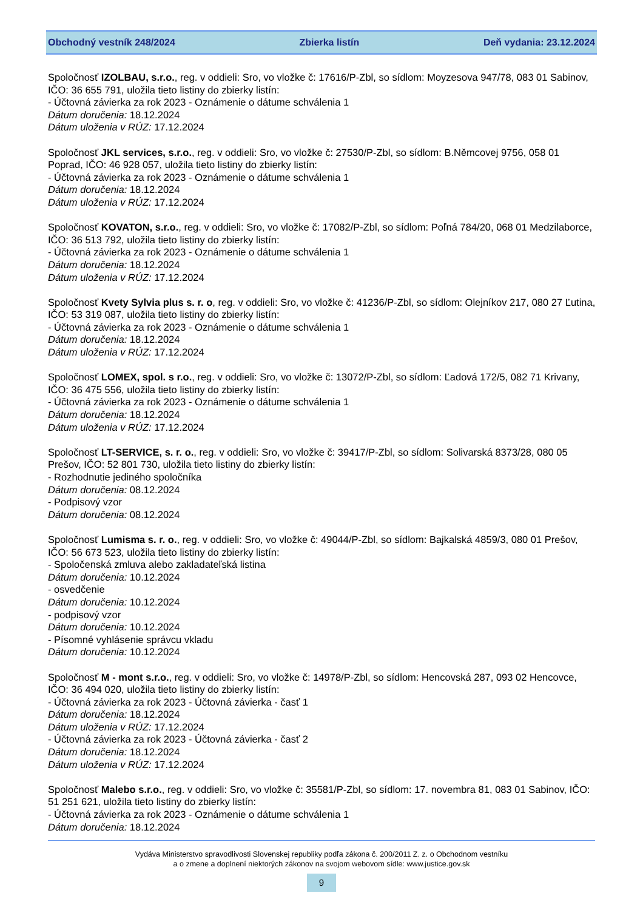Obchodný vestník 248/2024 Zbierka listín Deň vydania: 23.12.2024
Spoločnosť IZOLBAU, s.r.o., reg. v oddieli: Sro, vo vložke č: 17616/P-Zbl, so sídlom: Moyzesova 947/78, 083 01 Sabinov, IČO: 36 655 791, uložila tieto listiny do zbierky listín:
- Účtovná závierka za rok 2023 - Oznámenie o dátume schválenia 1
Dátum doručenia: 18.12.2024
Dátum uloženia v RÚZ: 17.12.2024
Spoločnosť JKL services, s.r.o., reg. v oddieli: Sro, vo vložke č: 27530/P-Zbl, so sídlom: B.Němcovej 9756, 058 01 Poprad, IČO: 46 928 057, uložila tieto listiny do zbierky listín:
- Účtovná závierka za rok 2023 - Oznámenie o dátume schválenia 1
Dátum doručenia: 18.12.2024
Dátum uloženia v RÚZ: 17.12.2024
Spoločnosť KOVATON, s.r.o., reg. v oddieli: Sro, vo vložke č: 17082/P-Zbl, so sídlom: Poľná 784/20, 068 01 Medzilaborce, IČO: 36 513 792, uložila tieto listiny do zbierky listín:
- Účtovná závierka za rok 2023 - Oznámenie o dátume schválenia 1
Dátum doručenia: 18.12.2024
Dátum uloženia v RÚZ: 17.12.2024
Spoločnosť Kvety Sylvia plus s. r. o, reg. v oddieli: Sro, vo vložke č: 41236/P-Zbl, so sídlom: Olejníkov 217, 080 27 Ľutina, IČO: 53 319 087, uložila tieto listiny do zbierky listín:
- Účtovná závierka za rok 2023 - Oznámenie o dátume schválenia 1
Dátum doručenia: 18.12.2024
Dátum uloženia v RÚZ: 17.12.2024
Spoločnosť LOMEX, spol. s r.o., reg. v oddieli: Sro, vo vložke č: 13072/P-Zbl, so sídlom: Ľadová 172/5, 082 71 Krivany, IČO: 36 475 556, uložila tieto listiny do zbierky listín:
- Účtovná závierka za rok 2023 - Oznámenie o dátume schválenia 1
Dátum doručenia: 18.12.2024
Dátum uloženia v RÚZ: 17.12.2024
Spoločnosť LT-SERVICE, s. r. o., reg. v oddieli: Sro, vo vložke č: 39417/P-Zbl, so sídlom: Solivarská 8373/28, 080 05 Prešov, IČO: 52 801 730, uložila tieto listiny do zbierky listín:
- Rozhodnutie jediného spoločníka
Dátum doručenia: 08.12.2024
- Podpisový vzor
Dátum doručenia: 08.12.2024
Spoločnosť Lumisma s. r. o., reg. v oddieli: Sro, vo vložke č: 49044/P-Zbl, so sídlom: Bajkalská 4859/3, 080 01 Prešov, IČO: 56 673 523, uložila tieto listiny do zbierky listín:
- Spoločenská zmluva alebo zakladateľská listina
Dátum doručenia: 10.12.2024
- osvedčenie
Dátum doručenia: 10.12.2024
- podpisový vzor
Dátum doručenia: 10.12.2024
- Písomné vyhlásenie správcu vkladu
Dátum doručenia: 10.12.2024
Spoločnosť M - mont s.r.o., reg. v oddieli: Sro, vo vložke č: 14978/P-Zbl, so sídlom: Hencovská 287, 093 02 Hencovce, IČO: 36 494 020, uložila tieto listiny do zbierky listín:
- Účtovná závierka za rok 2023 - Účtovná závierka - časť 1
Dátum doručenia: 18.12.2024
Dátum uloženia v RÚZ: 17.12.2024
- Účtovná závierka za rok 2023 - Účtovná závierka - časť 2
Dátum doručenia: 18.12.2024
Dátum uloženia v RÚZ: 17.12.2024
Spoločnosť Malebo s.r.o., reg. v oddieli: Sro, vo vložke č: 35581/P-Zbl, so sídlom: 17. novembra 81, 083 01 Sabinov, IČO: 51 251 621, uložila tieto listiny do zbierky listín:
- Účtovná závierka za rok 2023 - Oznámenie o dátume schválenia 1
Dátum doručenia: 18.12.2024
Vydáva Ministerstvo spravodlivosti Slovenskej republiky podľa zákona č. 200/2011 Z. z. o Obchodnom vestníku
a o zmene a doplnení niektorých zákonov na svojom webovom sídle: www.justice.gov.sk
9